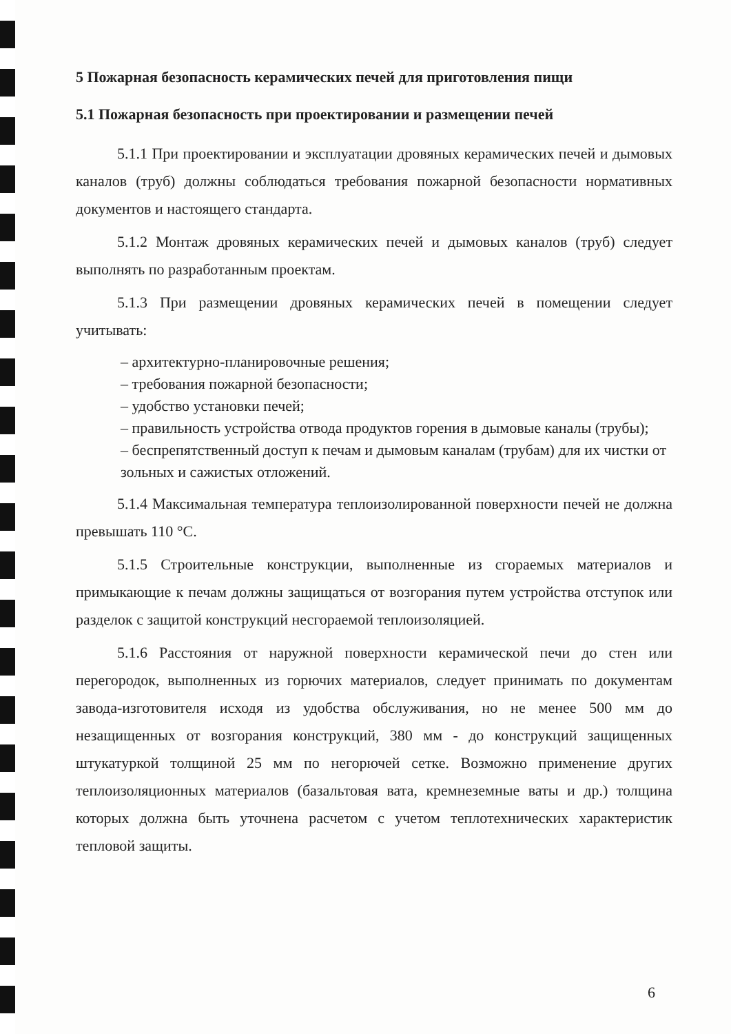5 Пожарная безопасность керамических печей для приготовления пищи
5.1 Пожарная безопасность при проектировании и размещении печей
5.1.1 При проектировании и эксплуатации дровяных керамических печей и дымовых каналов (труб) должны соблюдаться требования пожарной безопасности нормативных документов и настоящего стандарта.
5.1.2 Монтаж дровяных керамических печей и дымовых каналов (труб) следует выполнять по разработанным проектам.
5.1.3 При размещении дровяных керамических печей в помещении следует учитывать:
– архитектурно-планировочные решения;
– требования пожарной безопасности;
– удобство установки печей;
– правильность устройства отвода продуктов горения в дымовые каналы (трубы);
– беспрепятственный доступ к печам и дымовым каналам (трубам) для их чистки от зольных и сажистых отложений.
5.1.4 Максимальная температура теплоизолированной поверхности печей не должна превышать 110 °С.
5.1.5 Строительные конструкции, выполненные из сгораемых материалов и примыкающие к печам должны защищаться от возгорания путем устройства отступок или разделок с защитой конструкций несгораемой теплоизоляцией.
5.1.6 Расстояния от наружной поверхности керамической печи до стен или перегородок, выполненных из горючих материалов, следует принимать по документам завода-изготовителя исходя из удобства обслуживания, но не менее 500 мм до незащищенных от возгорания конструкций, 380 мм - до конструкций защищенных штукатуркой толщиной 25 мм по негорючей сетке. Возможно применение других теплоизоляционных материалов (базальтовая вата, кремнеземные ваты и др.) толщина которых должна быть уточнена расчетом с учетом теплотехнических характеристик тепловой защиты.
6